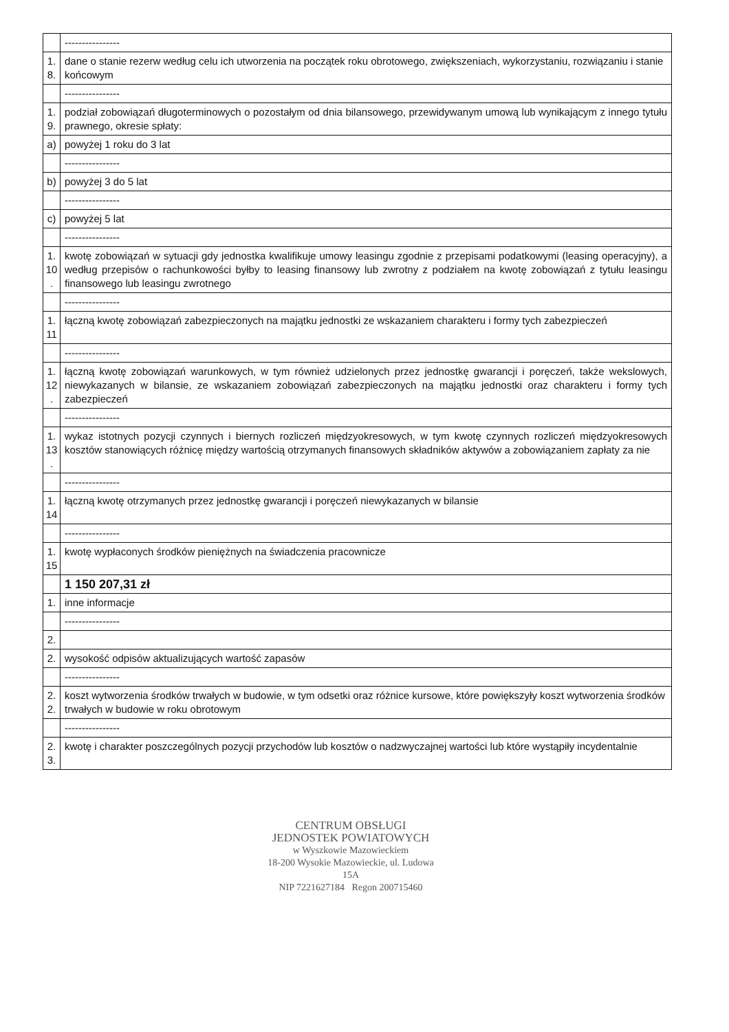| | ---------------- |
| 1. 8. | dane o stanie rezerw według celu ich utworzenia na początek roku obrotowego, zwiększeniach, wykorzystaniu, rozwiązaniu i stanie końcowym |
| | ---------------- |
| 1. 9. | podział zobowiązań długoterminowych o pozostałym od dnia bilansowego, przewidywanym umową lub wynikającym z innego tytułu prawnego, okresie spłaty: |
| a) | powyżej 1 roku do 3 lat |
| | ---------------- |
| b) | powyżej 3 do 5 lat |
| | ---------------- |
| c) | powyżej 5 lat |
| | ---------------- |
| 1. 10 . | kwotę zobowiązań w sytuacji gdy jednostka kwalifikuje umowy leasingu zgodnie z przepisami podatkowymi (leasing operacyjny), a według przepisów o rachunkowości byłby to leasing finansowy lub zwrotny z podziałem na kwotę zobowiązań z tytułu leasingu finansowego lub leasingu zwrotnego |
| | ---------------- |
| 1. 11 | łączną kwotę zobowiązań zabezpieczonych na majątku jednostki ze wskazaniem charakteru i formy tych zabezpieczeń |
| | ---------------- |
| 1. 12 . | łączną kwotę zobowiązań warunkowych, w tym również udzielonych przez jednostkę gwarancji i poręczeń, także wekslowych, niewykazanych w bilansie, ze wskazaniem zobowiązań zabezpieczonych na majątku jednostki oraz charakteru i formy tych zabezpieczeń |
| | ---------------- |
| 1. 13 . | wykaz istotnych pozycji czynnych i biernych rozliczeń międzyokresowych, w tym kwotę czynnych rozliczeń międzyokresowych kosztów stanowiących różnicę między wartością otrzymanych finansowych składników aktywów a zobowiązaniem zapłaty za nie |
| | ---------------- |
| 1. 14 | łączną kwotę otrzymanych przez jednostkę gwarancji i poręczeń niewykazanych w bilansie |
| | ---------------- |
| 1. 15 | kwotę wypłaconych środków pieniężnych na świadczenia pracownicze |
| | 1 150 207,31 zł |
| 1. | inne informacje |
| | ---------------- |
| 2. | |
| 2. | wysokość odpisów aktualizujących wartość zapasów |
| | ---------------- |
| 2. 2. | koszt wytworzenia środków trwałych w budowie, w tym odsetki oraz różnice kursowe, które powiększyły koszt wytworzenia środków trwałych w budowie w roku obrotowym |
| | ---------------- |
| 2. 3. | kwotę i charakter poszczególnych pozycji przychodów lub kosztów o nadzwyczajnej wartości lub które wystąpiły incydentalnie |
CENTRUM OBSŁUGI
JEDNOSTEK POWIATOWYCH
w Wyszkowie Mazowieckiem
18-200 Wysokie Mazowieckie, ul. Ludowa 15A
NIP 7221627184 Regon 200715460